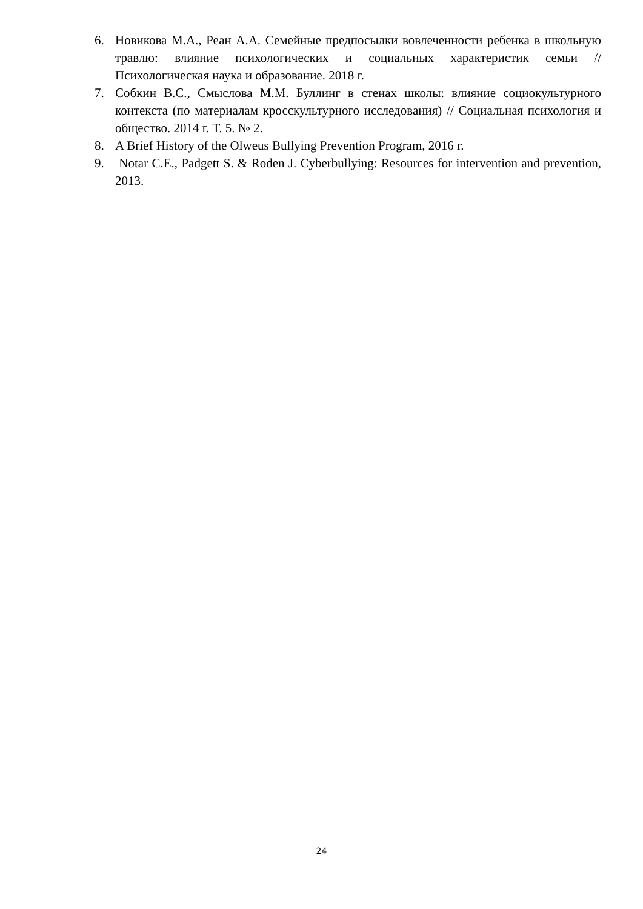6. Новикова М.А., Реан А.А. Семейные предпосылки вовлеченности ребенка в школьную травлю: влияние психологических и социальных характеристик семьи // Психологическая наука и образование. 2018 г.
7. Собкин В.С., Смыслова М.М. Буллинг в стенах школы: влияние социокультурного контекста (по материалам кросскультурного исследования) // Социальная психология и общество. 2014 г. Т. 5. № 2.
8. A Brief History of the Olweus Bullying Prevention Program, 2016 г.
9. Notar C.E., Padgett S. & Roden J. Cyberbullying: Resources for intervention and prevention, 2013.
24